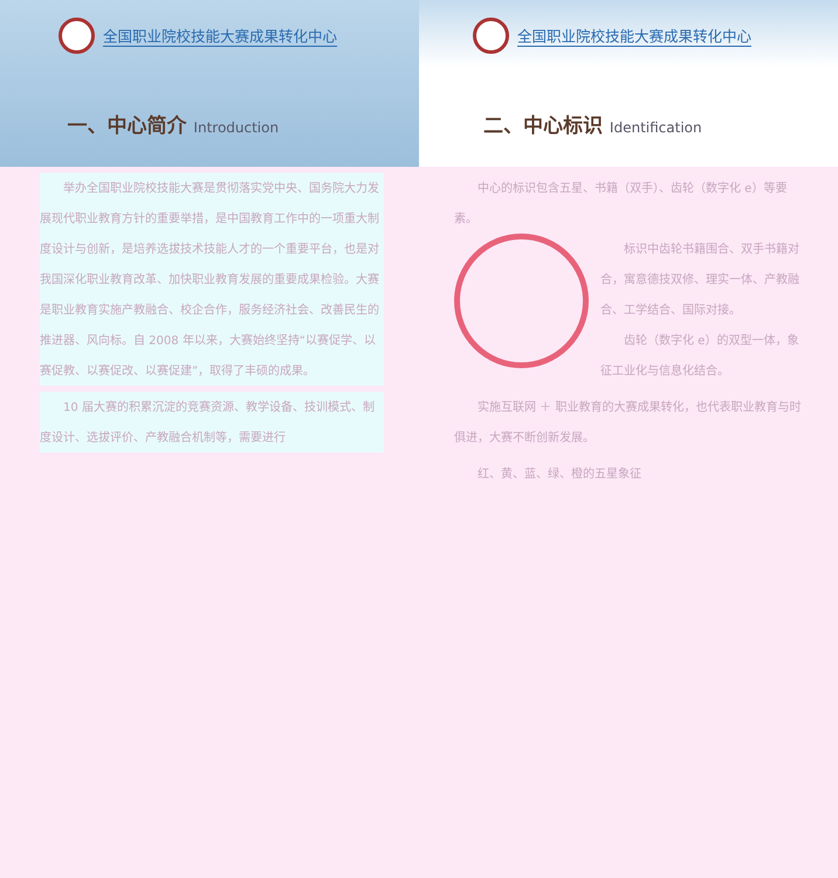全国职业院校技能大赛成果转化中心
一、中心简介 Introduction
举办全国职业院校技能大赛是贯彻落实党中央、国务院大力发展现代职业教育方针的重要举措，是中国教育工作中的一项重大制度设计与创新，是培养选拔技术技能人才的一个重要平台，也是对我国深化职业教育改革、加快职业教育发展的重要成果检验。大赛是职业教育实施产教融合、校企合作，服务经济社会、改善民生的推进器、风向标。自 2008 年以来，大赛始终坚持“以赛促学、以赛促教、以赛促改、以赛促建”，取得了丰硕的成果。
10 届大赛的积累沉淀的竞赛资源、教学设备、技训模式、制度设计、选拔评价、产教融合机制等，需要进行
全国职业院校技能大赛成果转化中心
二、中心标识 Identification
中心的标识包含五星、书籍（双手）、齿轮（数字化 e）等要素。
标识中齿轮书籍围合、双手书籍对合，寓意德技双修、理实一体、产教融合、工学结合、国际对接。
齿轮（数字化 e）的双型一体，象征工业化与信息化结合。
实施互联网 ＋ 职业教育的大赛成果转化，也代表职业教育与时俱进，大赛不断创新发展。
红、黄、蓝、绿、橙的五星象征